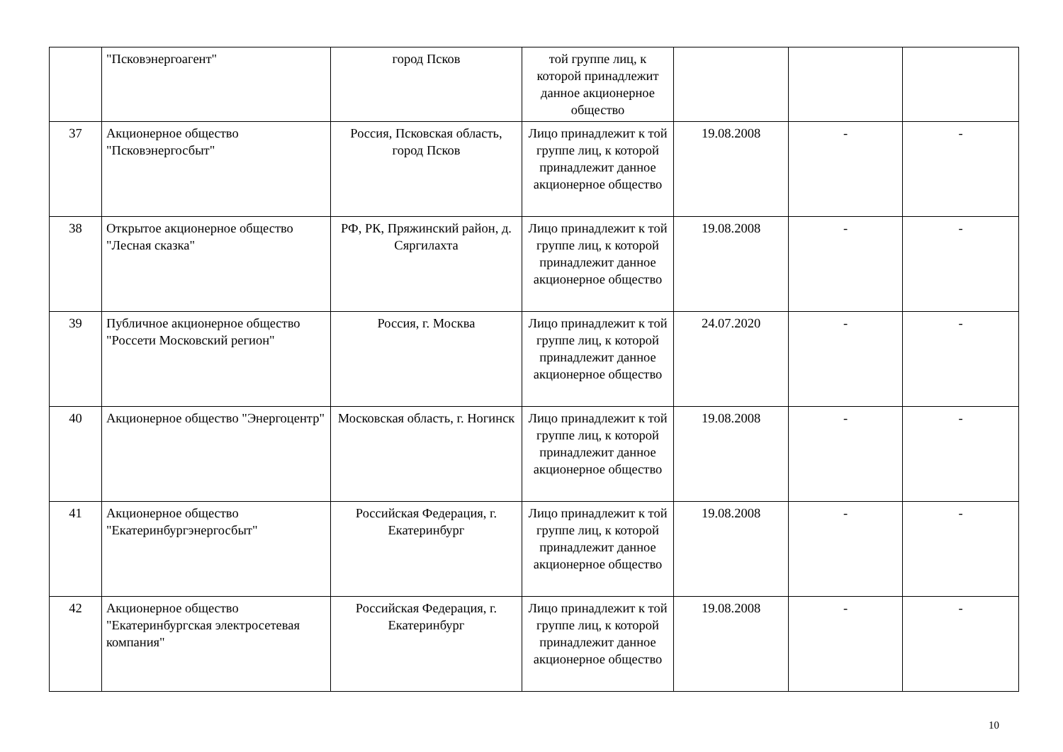| | "Псковэнергоагент" | город Псков | той группе лиц, к которой принадлежит данное акционерное общество | | | |
| 37 | Акционерное общество "Псковэнергосбыт" | Россия, Псковская область, город Псков | Лицо принадлежит к той группе лиц, к которой принадлежит данное акционерное общество | 19.08.2008 | - | - |
| 38 | Открытое акционерное общество "Лесная сказка" | РФ, РК, Пряжинский район, д. Сяргилахта | Лицо принадлежит к той группе лиц, к которой принадлежит данное акционерное общество | 19.08.2008 | - | - |
| 39 | Публичное акционерное общество "Россети Московский регион" | Россия, г. Москва | Лицо принадлежит к той группе лиц, к которой принадлежит данное акционерное общество | 24.07.2020 | - | - |
| 40 | Акционерное общество "Энергоцентр" | Московская область, г. Ногинск | Лицо принадлежит к той группе лиц, к которой принадлежит данное акционерное общество | 19.08.2008 | - | - |
| 41 | Акционерное общество "Екатеринбургэнергосбыт" | Российская Федерация, г. Екатеринбург | Лицо принадлежит к той группе лиц, к которой принадлежит данное акционерное общество | 19.08.2008 | - | - |
| 42 | Акционерное общество "Екатеринбургская электросетевая компания" | Российская Федерация, г. Екатеринбург | Лицо принадлежит к той группе лиц, к которой принадлежит данное акционерное общество | 19.08.2008 | - | - |
10